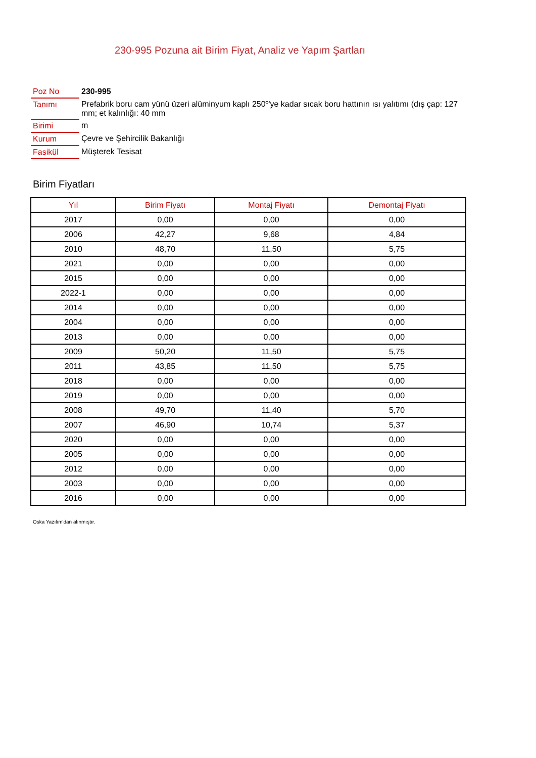230-995 Pozuna ait Birim Fiyat, Analiz ve Yapım Şartları
| Poz No | 230-995 |
| Tanımı | Prefabrik boru cam yünü üzeri alüminyum kaplı 250º'ye kadar sıcak boru hattının ısı yalıtımı (dış çap: 127 mm; et kalınlığı: 40 mm |
| Birimi | m |
| Kurum | Çevre ve Şehircilik Bakanlığı |
| Fasikül | Müşterek Tesisat |
Birim Fiyatları
| Yıl | Birim Fiyatı | Montaj Fiyatı | Demontaj Fiyatı |
| --- | --- | --- | --- |
| 2017 | 0,00 | 0,00 | 0,00 |
| 2006 | 42,27 | 9,68 | 4,84 |
| 2010 | 48,70 | 11,50 | 5,75 |
| 2021 | 0,00 | 0,00 | 0,00 |
| 2015 | 0,00 | 0,00 | 0,00 |
| 2022-1 | 0,00 | 0,00 | 0,00 |
| 2014 | 0,00 | 0,00 | 0,00 |
| 2004 | 0,00 | 0,00 | 0,00 |
| 2013 | 0,00 | 0,00 | 0,00 |
| 2009 | 50,20 | 11,50 | 5,75 |
| 2011 | 43,85 | 11,50 | 5,75 |
| 2018 | 0,00 | 0,00 | 0,00 |
| 2019 | 0,00 | 0,00 | 0,00 |
| 2008 | 49,70 | 11,40 | 5,70 |
| 2007 | 46,90 | 10,74 | 5,37 |
| 2020 | 0,00 | 0,00 | 0,00 |
| 2005 | 0,00 | 0,00 | 0,00 |
| 2012 | 0,00 | 0,00 | 0,00 |
| 2003 | 0,00 | 0,00 | 0,00 |
| 2016 | 0,00 | 0,00 | 0,00 |
Oska Yazılım'dan alınmıştır.